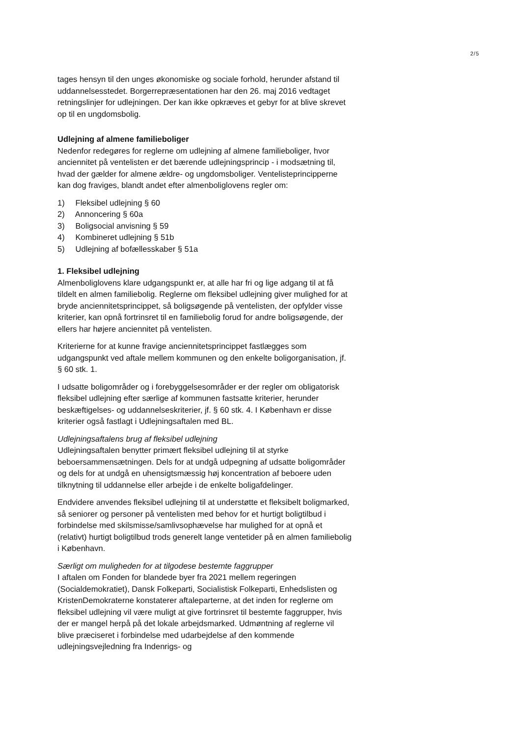2/5
tages hensyn til den unges økonomiske og sociale forhold, herunder afstand til uddannelsesstedet. Borgerrepræsentationen har den 26. maj 2016 vedtaget retningslinjer for udlejningen. Der kan ikke opkræves et gebyr for at blive skrevet op til en ungdomsbolig.
Udlejning af almene familieboliger
Nedenfor redegøres for reglerne om udlejning af almene familieboliger, hvor anciennitet på ventelisten er det bærende udlejningsprincip - i modsætning til, hvad der gælder for almene ældre- og ungdomsboliger. Ventelisteprincipperne kan dog fraviges, blandt andet efter almenboliglovens regler om:
1) Fleksibel udlejning § 60
2) Annoncering § 60a
3) Boligsocial anvisning § 59
4) Kombineret udlejning § 51b
5) Udlejning af bofællesskaber § 51a
1. Fleksibel udlejning
Almenboliglovens klare udgangspunkt er, at alle har fri og lige adgang til at få tildelt en almen familiebolig. Reglerne om fleksibel udlejning giver mulighed for at bryde anciennitetsprincippet, så boligsøgende på ventelisten, der opfylder visse kriterier, kan opnå fortrinsret til en familiebolig forud for andre boligsøgende, der ellers har højere anciennitet på ventelisten.
Kriterierne for at kunne fravige anciennitetsprincippet fastlægges som udgangspunkt ved aftale mellem kommunen og den enkelte boligorganisation, jf. § 60 stk. 1.
I udsatte boligområder og i forebyggelsesområder er der regler om obligatorisk fleksibel udlejning efter særlige af kommunen fastsatte kriterier, herunder beskæftigelses- og uddannelseskriterier, jf. § 60 stk. 4. I København er disse kriterier også fastlagt i Udlejningsaftalen med BL.
Udlejningsaftalens brug af fleksibel udlejning
Udlejningsaftalen benytter primært fleksibel udlejning til at styrke beboersammensætningen. Dels for at undgå udpegning af udsatte boligområder og dels for at undgå en uhensigtsmæssig høj koncentration af beboere uden tilknytning til uddannelse eller arbejde i de enkelte boligafdelinger.
Endvidere anvendes fleksibel udlejning til at understøtte et fleksibelt boligmarked, så seniorer og personer på ventelisten med behov for et hurtigt boligtilbud i forbindelse med skilsmisse/samlivsophævelse har mulighed for at opnå et (relativt) hurtigt boligtilbud trods generelt lange ventetider på en almen familiebolig i København.
Særligt om muligheden for at tilgodese bestemte faggrupper
I aftalen om Fonden for blandede byer fra 2021 mellem regeringen (Socialdemokratiet), Dansk Folkeparti, Socialistisk Folkeparti, Enhedslisten og KristenDemokraterne konstaterer aftaleparterne, at det inden for reglerne om fleksibel udlejning vil være muligt at give fortrinsret til bestemte faggrupper, hvis der er mangel herpå på det lokale arbejdsmarked. Udmøntning af reglerne vil blive præciseret i forbindelse med udarbejdelse af den kommende udlejningsvejledning fra Indenrigs- og